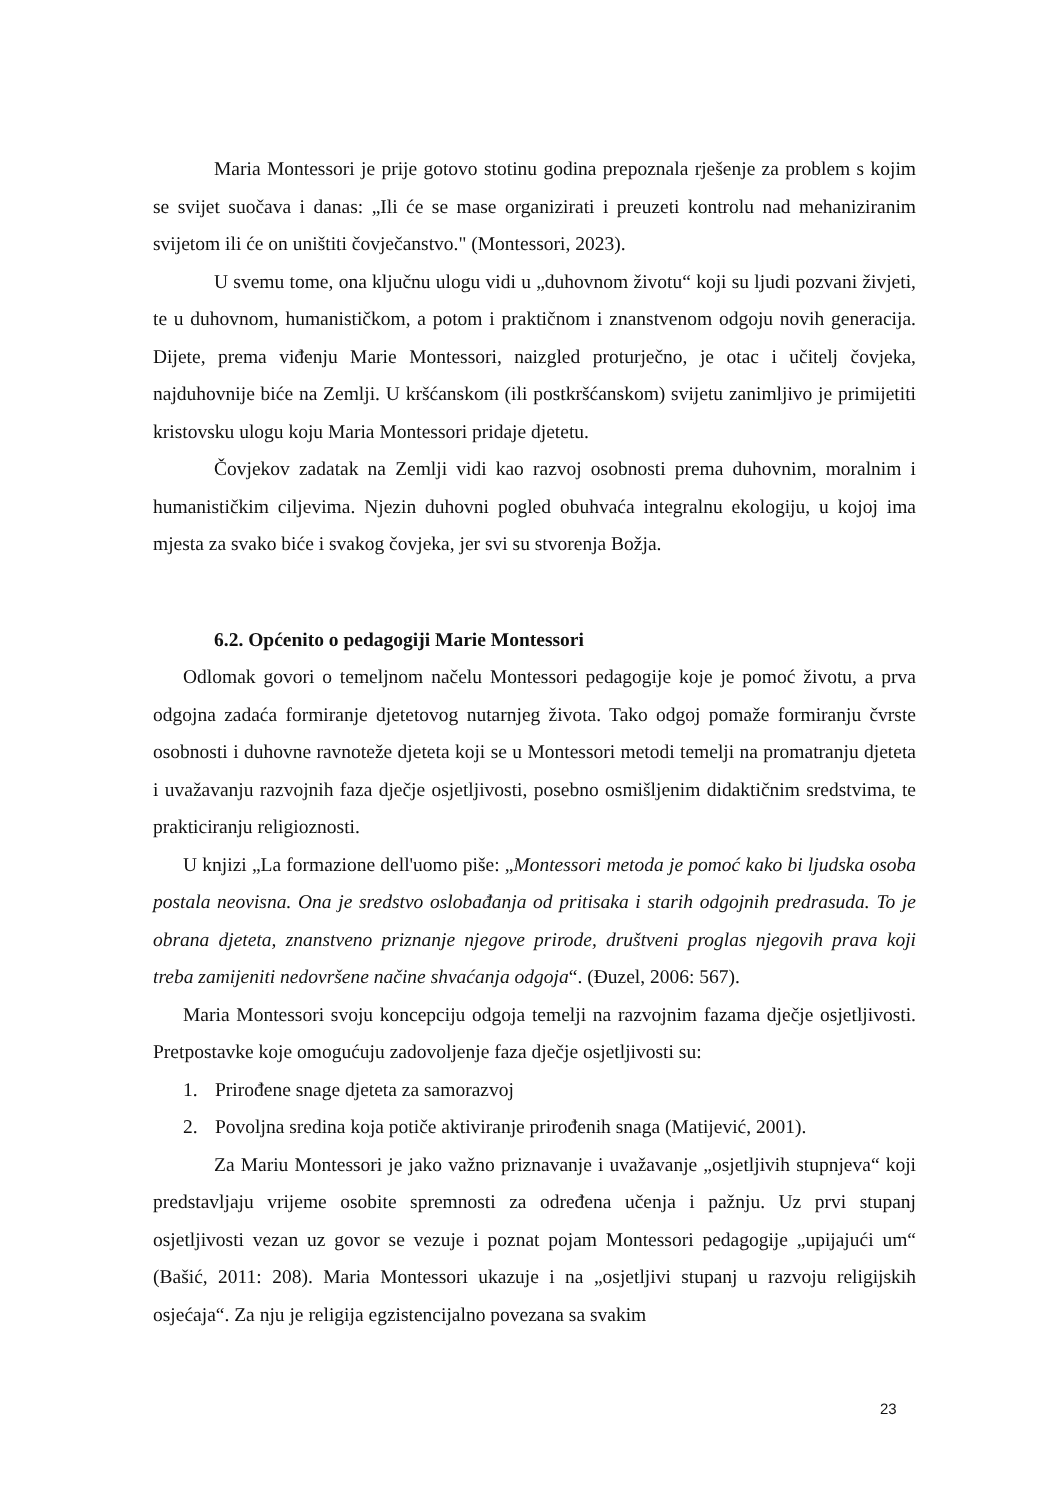Maria Montessori je prije gotovo stotinu godina prepoznala rješenje za problem s kojim se svijet suočava i danas: „Ili će se mase organizirati i preuzeti kontrolu nad mehaniziranim svijetom ili će on uništiti čovječanstvo." (Montessori, 2023).
U svemu tome, ona ključnu ulogu vidi u „duhovnom životu“ koji su ljudi pozvani živjeti, te u duhovnom, humanističkom, a potom i praktičnom i znanstvenom odgoju novih generacija. Dijete, prema viđenju Marie Montessori, naizgled proturječno, je otac i učitelj čovjeka, najduhovnije biće na Zemlji. U kršćanskom (ili postkršćanskom) svijetu zanimljivo je primijetiti kristovsku ulogu koju Maria Montessori pridaje djetetu.
Čovjekov zadatak na Zemlji vidi kao razvoj osobnosti prema duhovnim, moralnim i humanističkim ciljevima. Njezin duhovni pogled obuhvaća integralnu ekologiju, u kojoj ima mjesta za svako biće i svakog čovjeka, jer svi su stvorenja Božja.
6.2. Općenito o pedagogiji Marie Montessori
Odlomak govori o temeljnom načelu Montessori pedagogije koje je pomoć životu, a prva odgojna zadaća formiranje djetetovog nutarnjeg života. Tako odgoj pomaže formiranju čvrste osobnosti i duhovne ravnoteže djeteta koji se u Montessori metodi temelji na promatranju djeteta i uvažavanju razvojnih faza dječje osjetljivosti, posebno osmišljenim didaktičnim sredstvima, te prakticiranju religioznosti.
U knjizi „La formazione dell'uomo piše: „Montessori metoda je pomoć kako bi ljudska osoba postala neovisna. Ona je sredstvo oslobađanja od pritisaka i starih odgojnih predrasuda. To je obrana djeteta, znanstveno priznanje njegove prirode, društveni proglas njegovih prava koji treba zamijeniti nedovršene načine shvaćanja odgoja“. (Đuzel, 2006: 567).
Maria Montessori svoju koncepciju odgoja temelji na razvojnim fazama dječje osjetljivosti. Pretpostavke koje omogućuju zadovoljenje faza dječje osjetljivosti su:
1. Prirođene snage djeteta za samorazvoj
2. Povoljna sredina koja potiče aktiviranje prirođenih snaga (Matijević, 2001).
Za Mariu Montessori je jako važno priznavanje i uvažavanje „osjetljivih stupnjeva“ koji predstavljaju vrijeme osobite spremnosti za određena učenja i pažnju. Uz prvi stupanj osjetljivosti vezan uz govor se vezuje i poznat pojam Montessori pedagogije „upijajući um“ (Bašić, 2011: 208). Maria Montessori ukazuje i na „osjetljivi stupanj u razvoju religijskih osjećaja“. Za nju je religija egzistencijalno povezana sa svakim
23